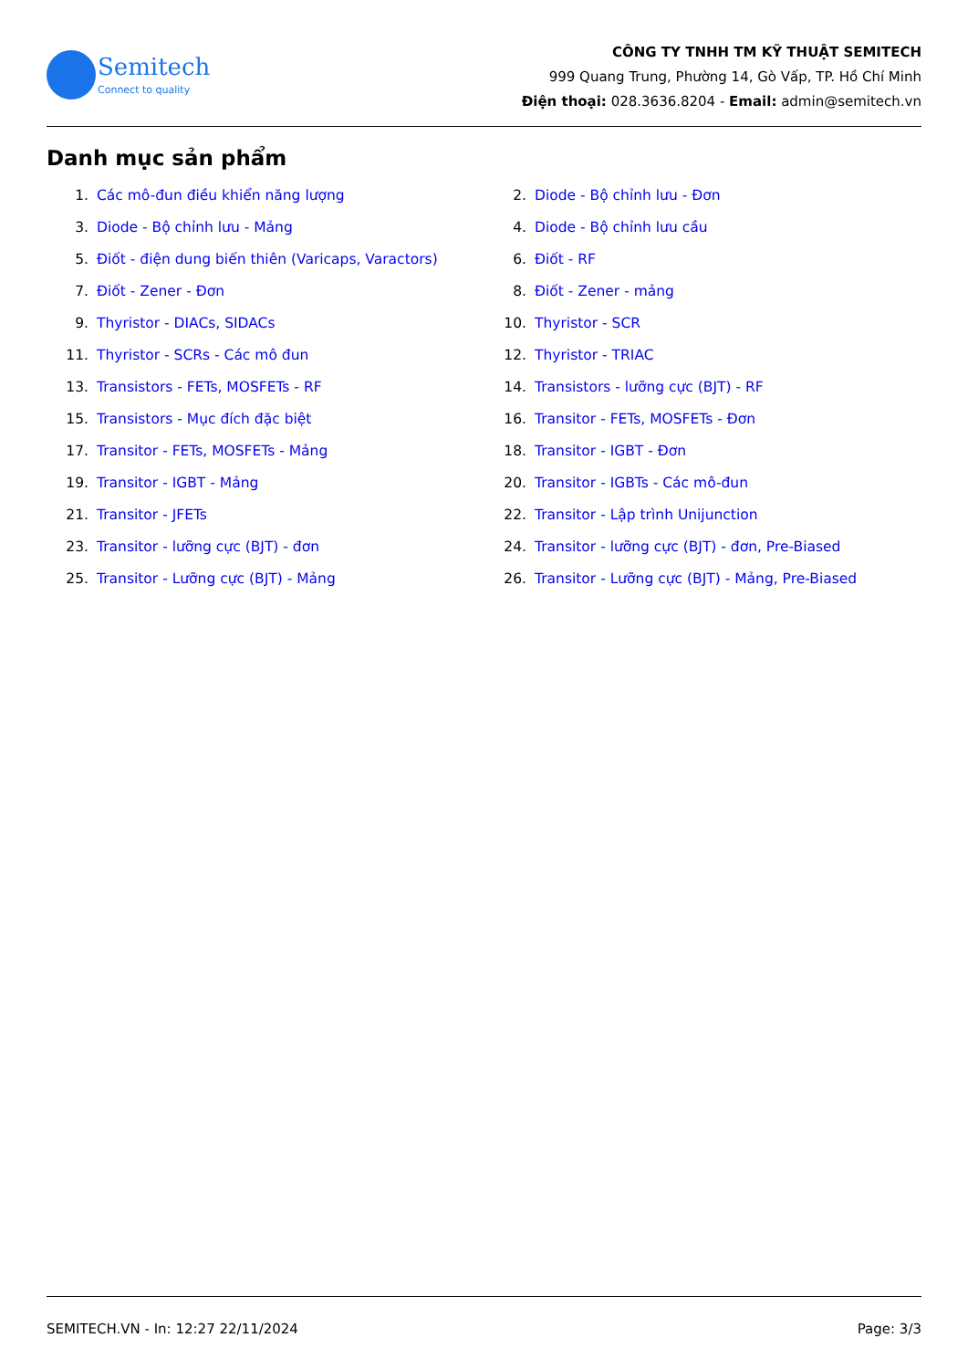Semitech
Connect to quality
CÔNG TY TNHH TM KỸ THUẬT SEMITECH
999 Quang Trung, Phường 14, Gò Vấp, TP. Hồ Chí Minh
Điện thoại: 028.3636.8204 - Email: admin@semitech.vn
Danh mục sản phẩm
1. Các mô-đun điều khiển năng lượng
2. Diode - Bộ chỉnh lưu - Đơn
3. Diode - Bộ chỉnh lưu - Mảng
4. Diode - Bộ chỉnh lưu cầu
5. Điốt - điện dung biến thiên (Varicaps, Varactors)
6. Điốt - RF
7. Điốt - Zener - Đơn
8. Điốt - Zener - mảng
9. Thyristor - DIACs, SIDACs
10. Thyristor - SCR
11. Thyristor - SCRs - Các mô đun
12. Thyristor - TRIAC
13. Transistors - FETs, MOSFETs - RF
14. Transistors - lưỡng cực (BJT) - RF
15. Transistors - Mục đích đặc biệt
16. Transitor - FETs, MOSFETs - Đơn
17. Transitor - FETs, MOSFETs - Mảng
18. Transitor - IGBT - Đơn
19. Transitor - IGBT - Mảng
20. Transitor - IGBTs - Các mô-đun
21. Transitor - JFETs
22. Transitor - Lập trình Unijunction
23. Transitor - lưỡng cực (BJT) - đơn
24. Transitor - lưỡng cực (BJT) - đơn, Pre-Biased
25. Transitor - Lưỡng cực (BJT) - Mảng
26. Transitor - Lưỡng cực (BJT) - Mảng, Pre-Biased
SEMITECH.VN - In: 12:27 22/11/2024 Page: 3/3